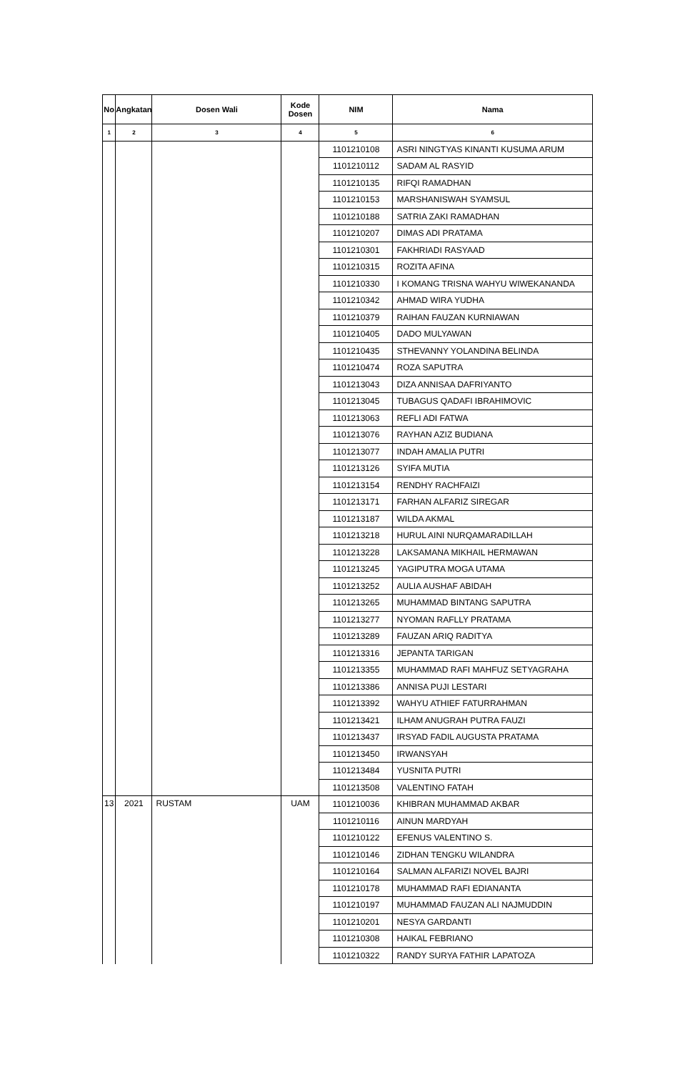| No | Angkatan | Dosen Wali | Kode Dosen | NIM | Nama |
| --- | --- | --- | --- | --- | --- |
| 1 | 2 | 3 | 4 | 5 | 6 |
| | | | | 1101210108 | ASRI NINGTYAS KINANTI KUSUMA ARUM |
| | | | | 1101210112 | SADAM AL RASYID |
| | | | | 1101210135 | RIFQI RAMADHAN |
| | | | | 1101210153 | MARSHANISWAH SYAMSUL |
| | | | | 1101210188 | SATRIA ZAKI RAMADHAN |
| | | | | 1101210207 | DIMAS ADI PRATAMA |
| | | | | 1101210301 | FAKHRIADI RASYAAD |
| | | | | 1101210315 | ROZITA AFINA |
| | | | | 1101210330 | I KOMANG TRISNA WAHYU WIWEKANANDA |
| | | | | 1101210342 | AHMAD WIRA YUDHA |
| | | | | 1101210379 | RAIHAN FAUZAN KURNIAWAN |
| | | | | 1101210405 | DADO MULYAWAN |
| | | | | 1101210435 | STHEVANNY YOLANDINA BELINDA |
| | | | | 1101210474 | ROZA SAPUTRA |
| | | | | 1101213043 | DIZA ANNISAA DAFRIYANTO |
| | | | | 1101213045 | TUBAGUS QADAFI IBRAHIMOVIC |
| | | | | 1101213063 | REFLI ADI FATWA |
| | | | | 1101213076 | RAYHAN AZIZ BUDIANA |
| | | | | 1101213077 | INDAH AMALIA PUTRI |
| | | | | 1101213126 | SYIFA MUTIA |
| | | | | 1101213154 | RENDHY RACHFAIZI |
| | | | | 1101213171 | FARHAN ALFARIZ SIREGAR |
| | | | | 1101213187 | WILDA AKMAL |
| | | | | 1101213218 | HURUL AINI NURQAMARADILLAH |
| | | | | 1101213228 | LAKSAMANA MIKHAIL HERMAWAN |
| | | | | 1101213245 | YAGIPUTRA MOGA UTAMA |
| | | | | 1101213252 | AULIA AUSHAF ABIDAH |
| | | | | 1101213265 | MUHAMMAD BINTANG SAPUTRA |
| | | | | 1101213277 | NYOMAN RAFLLY PRATAMA |
| | | | | 1101213289 | FAUZAN ARIQ RADITYA |
| | | | | 1101213316 | JEPANTA TARIGAN |
| | | | | 1101213355 | MUHAMMAD RAFI MAHFUZ SETYAGRAHA |
| | | | | 1101213386 | ANNISA PUJI LESTARI |
| | | | | 1101213392 | WAHYU ATHIEF FATURRAHMAN |
| | | | | 1101213421 | ILHAM ANUGRAH PUTRA FAUZI |
| | | | | 1101213437 | IRSYAD FADIL AUGUSTA PRATAMA |
| | | | | 1101213450 | IRWANSYAH |
| | | | | 1101213484 | YUSNITA PUTRI |
| | | | | 1101213508 | VALENTINO FATAH |
| 13 | 2021 | RUSTAM | UAM | 1101210036 | KHIBRAN MUHAMMAD AKBAR |
| | | | | 1101210116 | AINUN MARDYAH |
| | | | | 1101210122 | EFENUS VALENTINO S. |
| | | | | 1101210146 | ZIDHAN TENGKU WILANDRA |
| | | | | 1101210164 | SALMAN ALFARIZI NOVEL BAJRI |
| | | | | 1101210178 | MUHAMMAD RAFI EDIANANTA |
| | | | | 1101210197 | MUHAMMAD FAUZAN ALI NAJMUDDIN |
| | | | | 1101210201 | NESYA GARDANTI |
| | | | | 1101210308 | HAIKAL FEBRIANO |
| | | | | 1101210322 | RANDY SURYA FATHIR LAPATOZA |